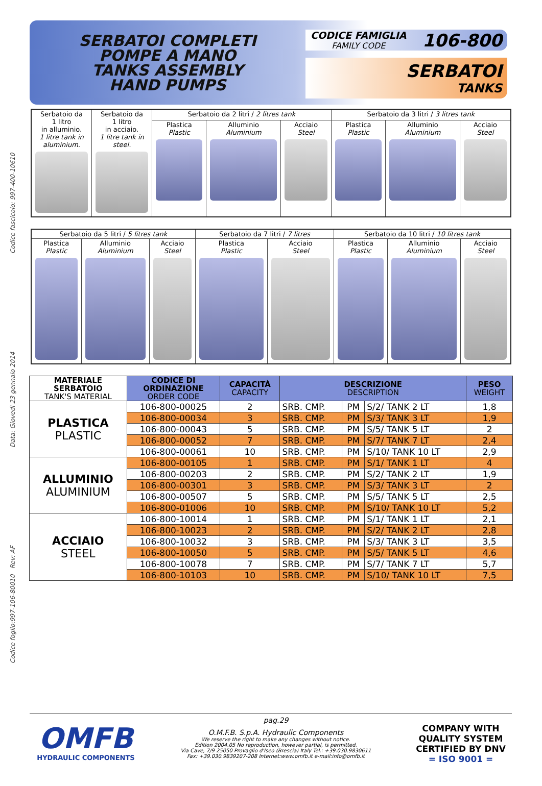Codice foglio:997-106-80010 Rev: AF Data: Giovedì 23 gennaio 2014 Codice fascicolo: 997-400-10610
SERBATOI COMPLETI
POMPE A MANO
TANKS ASSEMBLY
HAND PUMPS
CODICE FAMIGLIA
FAMILY CODE
106-800
SERBATOI
TANKS
| Serbatoio da 1 litro in alluminio. 1 litre tank in aluminium. | Serbatoio da 1 litro in acciaio. 1 litre tank in steel. | Serbatoio da 2 litri / 2 litres tank | | | Serbatoio da 3 litri / 3 litres tank | | |
| | | Plastica Plastic | Alluminio Aluminium | Acciaio Steel | Plastica Plastic | Alluminio Aluminium | Acciaio Steel |
| Serbatoio da 5 litri / 5 litres tank | | | Serbatoio da 7 litri / 7 litres | | Serbatoio da 10 litri / 10 litres tank | | |
| Plastica Plastic | Alluminio Aluminium | Acciaio Steel | Plastica Plastic | Acciaio Steel | Plastica Plastic | Alluminio Aluminium | Acciaio Steel |
| MATERIALE SERBATOIO TANK'S MATERIAL | CODICE DI ORDINAZIONE ORDER CODE | CAPACITÀ CAPACITY | DESCRIZIONE DESCRIPTION | | | PESO WEIGHT |
| --- | --- | --- | --- | --- | --- | --- |
| PLASTICA PLASTIC | 106-800-00025 | 2 | SRB. CMP. | PM | S/2/ TANK 2 LT | 1,8 |
| | 106-800-00034 | 3 | SRB. CMP. | PM | S/3/ TANK 3 LT | 1,9 |
| | 106-800-00043 | 5 | SRB. CMP. | PM | S/5/ TANK 5 LT | 2 |
| | 106-800-00052 | 7 | SRB. CMP. | PM | S/7/ TANK 7 LT | 2,4 |
| | 106-800-00061 | 10 | SRB. CMP. | PM | S/10/ TANK 10 LT | 2,9 |
| ALLUMINIO ALUMINIUM | 106-800-00105 | 1 | SRB. CMP. | PM | S/1/ TANK 1 LT | 4 |
| | 106-800-00203 | 2 | SRB. CMP. | PM | S/2/ TANK 2 LT | 1,9 |
| | 106-800-00301 | 3 | SRB. CMP. | PM | S/3/ TANK 3 LT | 2 |
| | 106-800-00507 | 5 | SRB. CMP. | PM | S/5/ TANK 5 LT | 2,5 |
| | 106-800-01006 | 10 | SRB. CMP. | PM | S/10/ TANK 10 LT | 5,2 |
| ACCIAIO STEEL | 106-800-10014 | 1 | SRB. CMP. | PM | S/1/ TANK 1 LT | 2,1 |
| | 106-800-10023 | 2 | SRB. CMP. | PM | S/2/ TANK 2 LT | 2,8 |
| | 106-800-10032 | 3 | SRB. CMP. | PM | S/3/ TANK 3 LT | 3,5 |
| | 106-800-10050 | 5 | SRB. CMP. | PM | S/5/ TANK 5 LT | 4,6 |
| | 106-800-10078 | 7 | SRB. CMP. | PM | S/7/ TANK 7 LT | 5,7 |
| | 106-800-10103 | 10 | SRB. CMP. | PM | S/10/ TANK 10 LT | 7,5 |
OMFB
HYDRAULIC COMPONENTS
pag.29
O.M.F.B. S.p.A. Hydraulic Components
We reserve the right to make any changes without notice.
Edition 2004.05 No reproduction, however partial, is permitted.
Via Cave, 7/9 25050 Provaglio d'Iseo (Brescia) Italy Tel.: +39.030.9830611
Fax: +39.030.9839207-208 Internet:www.omfb.it e-mail:info@omfb.it
COMPANY WITH
QUALITY SYSTEM
CERTIFIED BY DNV
= ISO 9001 =